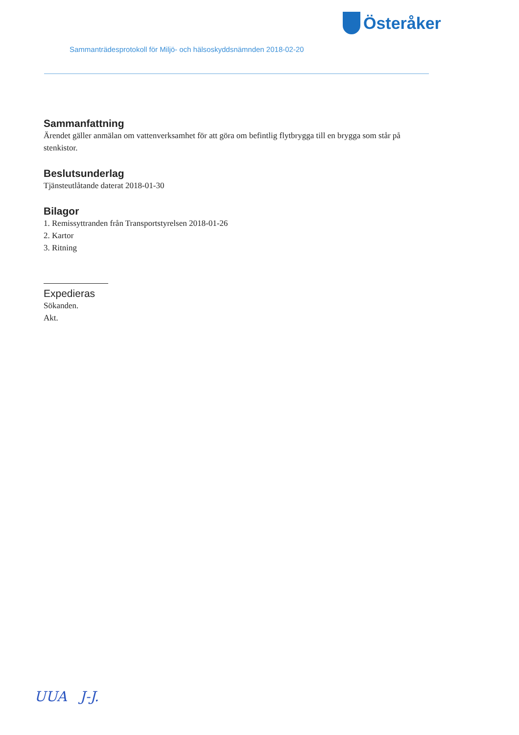Österåker
Sammanträdesprotokoll för Miljö- och hälsoskyddsnämnden 2018-02-20
Sammanfattning
Ärendet gäller anmälan om vattenverksamhet för att göra om befintlig flytbrygga till en brygga som står på stenkistor.
Beslutsunderlag
Tjänsteutlåtande daterat 2018-01-30
Bilagor
1. Remissyttranden från Transportstyrelsen 2018-01-26
2. Kartor
3. Ritning
Expedieras
Sökanden.
Akt.
UUA J-J.